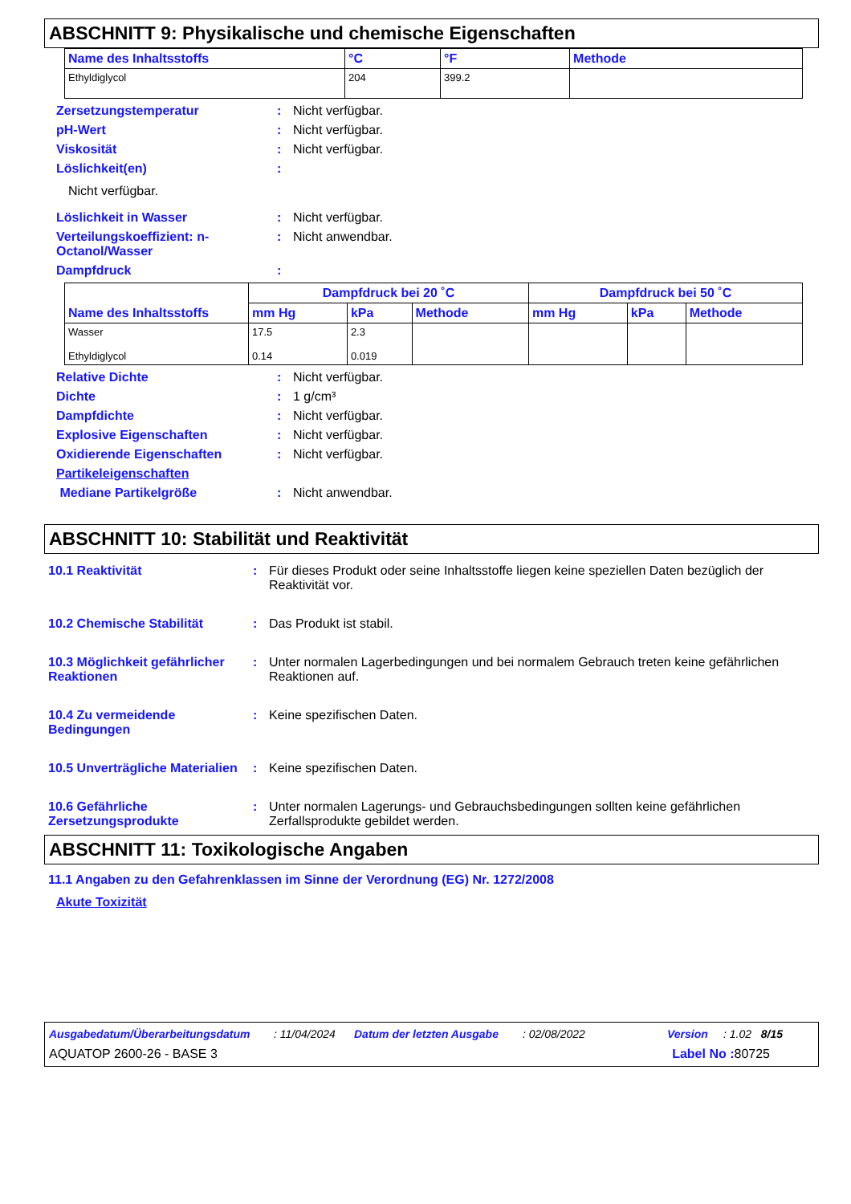ABSCHNITT 9: Physikalische und chemische Eigenschaften
| Name des Inhaltsstoffs | °C | °F | Methode |
| --- | --- | --- | --- |
| Ethyldiglycol | 204 | 399.2 | |
Zersetzungstemperatur: Nicht verfügbar.
pH-Wert: Nicht verfügbar.
Viskosität: Nicht verfügbar.
Löslichkeit(en):
Nicht verfügbar.
Löslichkeit in Wasser: Nicht verfügbar.
Verteilungskoeffizient: n-Octanol/Wasser: Nicht anwendbar.
Dampfdruck:
| Name des Inhaltsstoffs | Dampfdruck bei 20 ˚C | | | Dampfdruck bei 50 ˚C | | |
| --- | --- | --- | --- | --- | --- | --- |
| | mm Hg | kPa | Methode | mm Hg | kPa | Methode |
| Wasser Ethyldiglycol | 17.5 0.14 | 2.3 0.019 | | | | |
Relative Dichte: Nicht verfügbar.
Dichte: 1 g/cm³
Dampfdichte: Nicht verfügbar.
Explosive Eigenschaften: Nicht verfügbar.
Oxidierende Eigenschaften: Nicht verfügbar.
Partikeleigenschaften
Mediane Partikelgröße: Nicht anwendbar.
ABSCHNITT 10: Stabilität und Reaktivität
10.1 Reaktivität: Für dieses Produkt oder seine Inhaltsstoffe liegen keine speziellen Daten bezüglich der Reaktivität vor.
10.2 Chemische Stabilität: Das Produkt ist stabil.
10.3 Möglichkeit gefährlicher Reaktionen: Unter normalen Lagerbedingungen und bei normalem Gebrauch treten keine gefährlichen Reaktionen auf.
10.4 Zu vermeidende Bedingungen: Keine spezifischen Daten.
10.5 Unverträgliche Materialien: Keine spezifischen Daten.
10.6 Gefährliche Zersetzungsprodukte: Unter normalen Lagerungs- und Gebrauchsbedingungen sollten keine gefährlichen Zerfallsprodukte gebildet werden.
ABSCHNITT 11: Toxikologische Angaben
11.1 Angaben zu den Gefahrenklassen im Sinne der Verordnung (EG) Nr. 1272/2008
Akute Toxizität
Ausgabedatum/Überarbeitungsdatum: 11/04/2024 Datum der letzten Ausgabe: 02/08/2022 Version: 1.02 8/15
AQUATOP 2600-26 - BASE 3 Label No : 80725